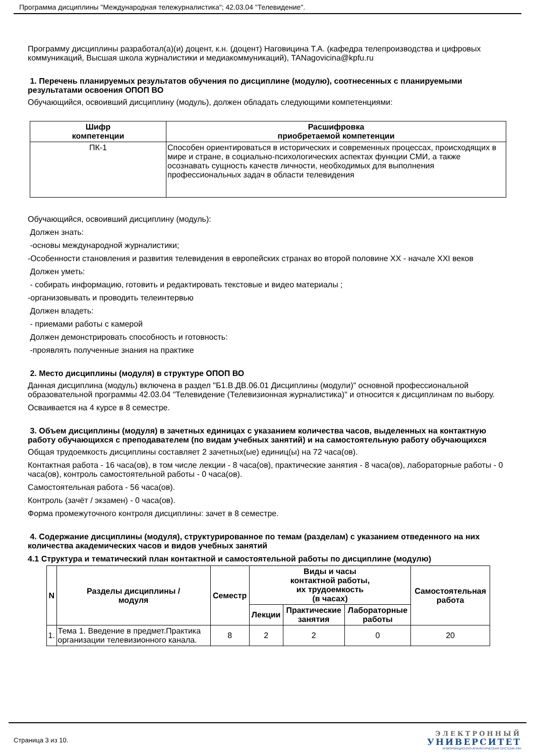Программа дисциплины "Международная тележурналистика"; 42.03.04 "Телевидение".
Программу дисциплины разработал(а)(и) доцент, к.н. (доцент) Наговицина Т.А. (кафедра телепроизводства и цифровых коммуникаций, Высшая школа журналистики и медиакоммуникаций), TANagovicina@kpfu.ru
1. Перечень планируемых результатов обучения по дисциплине (модулю), соотнесенных с планируемыми результатами освоения ОПОП ВО
Обучающийся, освоивший дисциплину (модуль), должен обладать следующими компетенциями:
| Шифр компетенции | Расшифровка приобретаемой компетенции |
| --- | --- |
| ПК-1 | Способен ориентироваться в исторических и современных процессах, происходящих в мире и стране, в социально-психологических аспектах функции СМИ, а также осознавать сущность качеств личности, необходимых для выполнения профессиональных задач в области телевидения |
Обучающийся, освоивший дисциплину (модуль):
Должен знать:
-основы международной журналистики;
-Особенности становления и развития телевидения в европейских странах во второй половине XX - начале XXI веков
Должен уметь:
- собирать информацию, готовить и редактировать текстовые и видео материалы ;
-организовывать и проводить телеинтервью
Должен владеть:
- приемами работы с камерой
Должен демонстрировать способность и готовность:
-проявлять полученные знания на практике
2. Место дисциплины (модуля) в структуре ОПОП ВО
Данная дисциплина (модуль) включена в раздел "Б1.В.ДВ.06.01 Дисциплины (модули)" основной профессиональной образовательной программы 42.03.04 "Телевидение (Телевизионная журналистика)" и относится к дисциплинам по выбору.
Осваивается на 4 курсе в 8 семестре.
3. Объем дисциплины (модуля) в зачетных единицах с указанием количества часов, выделенных на контактную работу обучающихся с преподавателем (по видам учебных занятий) и на самостоятельную работу обучающихся
Общая трудоемкость дисциплины составляет 2 зачетных(ые) единиц(ы) на 72 часа(ов).
Контактная работа - 16 часа(ов), в том числе лекции - 8 часа(ов), практические занятия - 8 часа(ов), лабораторные работы - 0 часа(ов), контроль самостоятельной работы - 0 часа(ов).
Самостоятельная работа - 56 часа(ов).
Контроль (зачёт / экзамен) - 0 часа(ов).
Форма промежуточного контроля дисциплины: зачет в 8 семестре.
4. Содержание дисциплины (модуля), структурированное по темам (разделам) с указанием отведенного на них количества академических часов и видов учебных занятий
4.1 Структура и тематический план контактной и самостоятельной работы по дисциплине (модулю)
| N | Разделы дисциплины / модуля | Семестр | Виды и часы контактной работы, их трудоемкость (в часах) | | | Самостоятельная работа |
| --- | --- | --- | --- | --- | --- | --- |
| | | | Лекции | Практические занятия | Лабораторные работы | |
| 1. | Тема 1. Введение в предмет.Практика организации телевизионного канала. | 8 | 2 | 2 | 0 | 20 |
Страница 3 из 10.
ЭЛЕКТРОННЫЙ
УНИВЕРСИТЕТ
ИНФОРМАЦИОННО-АНАЛИТИЧЕСКАЯ СИСТЕМА КФУ